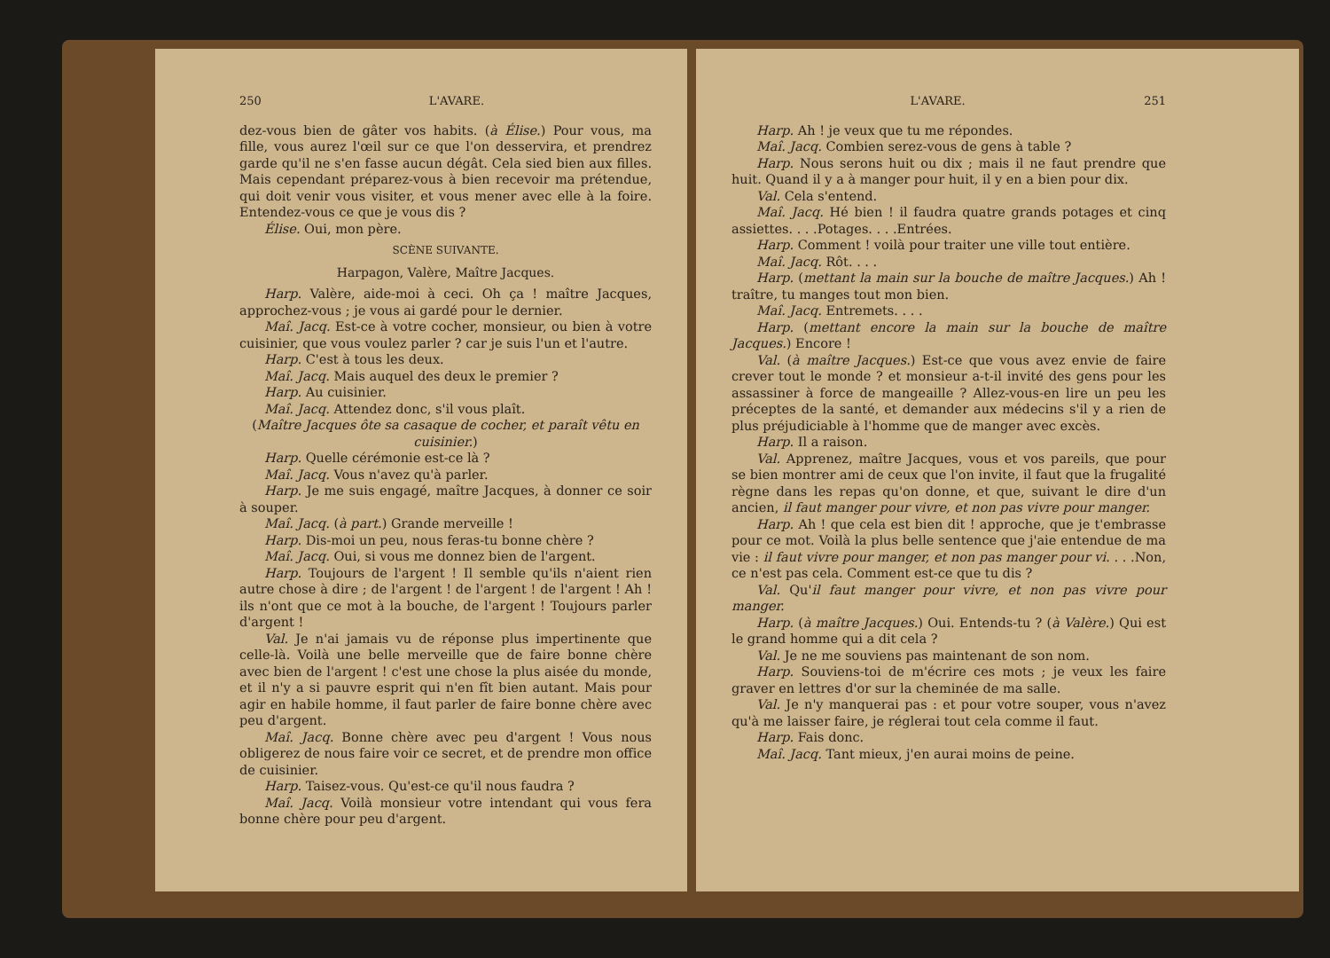250 L'AVARE.
dez-vous bien de gâter vos habits. (à Élise.) Pour vous, ma fille, vous aurez l'œil sur ce que l'on desservira, et prendrez garde qu'il ne s'en fasse aucun dégât. Cela sied bien aux filles. Mais cependant préparez-vous à bien recevoir ma prétendue, qui doit venir vous visiter, et vous mener avec elle à la foire. Entendez-vous ce que je vous dis ?
Élise. Oui, mon père.
SCÈNE SUIVANTE.
Harpagon, Valère, Maître Jacques.
Harp. Valère, aide-moi à ceci. Oh ça ! maître Jacques, approchez-vous ; je vous ai gardé pour le dernier.
Maî. Jacq. Est-ce à votre cocher, monsieur, ou bien à votre cuisinier, que vous voulez parler ? car je suis l'un et l'autre.
Harp. C'est à tous les deux.
Maî. Jacq. Mais auquel des deux le premier ?
Harp. Au cuisinier.
Maî. Jacq. Attendez donc, s'il vous plaît.
(Maître Jacques ôte sa casaque de cocher, et paraît vêtu en cuisinier.)
Harp. Quelle cérémonie est-ce là ?
Maî. Jacq. Vous n'avez qu'à parler.
Harp. Je me suis engagé, maître Jacques, à donner ce soir à souper.
Maî. Jacq. (à part.) Grande merveille !
Harp. Dis-moi un peu, nous feras-tu bonne chère ?
Maî. Jacq. Oui, si vous me donnez bien de l'argent.
Harp. Toujours de l'argent ! Il semble qu'ils n'aient rien autre chose à dire ; de l'argent ! de l'argent ! de l'argent ! Ah ! ils n'ont que ce mot à la bouche, de l'argent ! Toujours parler d'argent !
Val. Je n'ai jamais vu de réponse plus impertinente que celle-là. Voilà une belle merveille que de faire bonne chère avec bien de l'argent ! c'est une chose la plus aisée du monde, et il n'y a si pauvre esprit qui n'en fît bien autant. Mais pour agir en habile homme, il faut parler de faire bonne chère avec peu d'argent.
Maî. Jacq. Bonne chère avec peu d'argent ! Vous nous obligerez de nous faire voir ce secret, et de prendre mon office de cuisinier.
Harp. Taisez-vous. Qu'est-ce qu'il nous faudra ?
Maî. Jacq. Voilà monsieur votre intendant qui vous fera bonne chère pour peu d'argent.
L'AVARE. 251
Harp. Ah ! je veux que tu me répondes.
Maî. Jacq. Combien serez-vous de gens à table ?
Harp. Nous serons huit ou dix ; mais il ne faut prendre que huit. Quand il y a à manger pour huit, il y en a bien pour dix.
Val. Cela s'entend.
Maî. Jacq. Hé bien ! il faudra quatre grands potages et cinq assiettes. . . .Potages. . . .Entrées.
Harp. Comment ! voilà pour traiter une ville tout entière.
Maî. Jacq. Rôt. . . .
Harp. (mettant la main sur la bouche de maître Jacques.) Ah ! traître, tu manges tout mon bien.
Maî. Jacq. Entremets. . . .
Harp. (mettant encore la main sur la bouche de maître Jacques.) Encore !
Val. (à maître Jacques.) Est-ce que vous avez envie de faire crever tout le monde ? et monsieur a-t-il invité des gens pour les assassiner à force de mangeaille ? Allez-vous-en lire un peu les préceptes de la santé, et demander aux médecins s'il y a rien de plus préjudiciable à l'homme que de manger avec excès.
Harp. Il a raison.
Val. Apprenez, maître Jacques, vous et vos pareils, que pour se bien montrer ami de ceux que l'on invite, il faut que la frugalité règne dans les repas qu'on donne, et que, suivant le dire d'un ancien, il faut manger pour vivre, et non pas vivre pour manger.
Harp. Ah ! que cela est bien dit ! approche, que je t'embrasse pour ce mot. Voilà la plus belle sentence que j'aie entendue de ma vie : il faut vivre pour manger, et non pas manger pour vi. . . .Non, ce n'est pas cela. Comment est-ce que tu dis ?
Val. Qu'il faut manger pour vivre, et non pas vivre pour manger.
Harp. (à maître Jacques.) Oui. Entends-tu ? (à Valère.) Qui est le grand homme qui a dit cela ?
Val. Je ne me souviens pas maintenant de son nom.
Harp. Souviens-toi de m'écrire ces mots ; je veux les faire graver en lettres d'or sur la cheminée de ma salle.
Val. Je n'y manquerai pas : et pour votre souper, vous n'avez qu'à me laisser faire, je réglerai tout cela comme il faut.
Harp. Fais donc.
Maî. Jacq. Tant mieux, j'en aurai moins de peine.